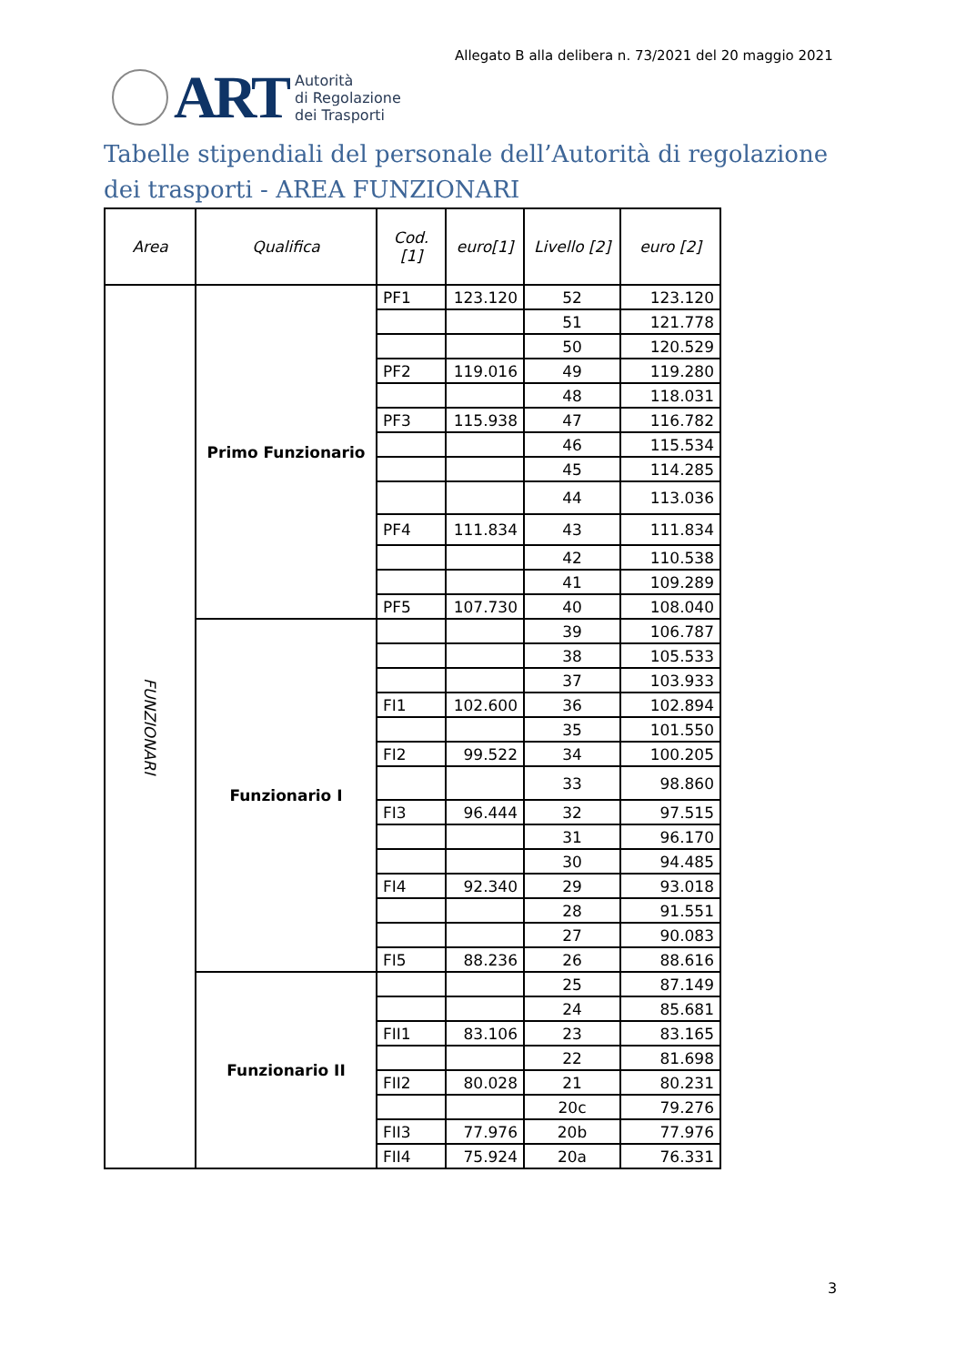Allegato B alla delibera n. 73/2021 del 20 maggio 2021
ART
Autorità
di Regolazione
dei Trasporti
Tabelle stipendiali del personale dell’Autorità di regolazione dei trasporti - AREA FUNZIONARI
| Area | Qualifica | Cod. [1] | euro[1] | Livello [2] | euro [2] |
| --- | --- | --- | --- | --- | --- |
| FUNZIONARI | Primo Funzionario | PF1 | 123.120 | 52 | 123.120 |
| | | | | 51 | 121.778 |
| | | | | 50 | 120.529 |
| | | PF2 | 119.016 | 49 | 119.280 |
| | | | | 48 | 118.031 |
| | | PF3 | 115.938 | 47 | 116.782 |
| | | | | 46 | 115.534 |
| | | | | 45 | 114.285 |
| | | | | 44 | 113.036 |
| | | PF4 | 111.834 | 43 | 111.834 |
| | | | | 42 | 110.538 |
| | | | | 41 | 109.289 |
| | | PF5 | 107.730 | 40 | 108.040 |
| | Funzionario I | | | 39 | 106.787 |
| | | | | 38 | 105.533 |
| | | | | 37 | 103.933 |
| | | FI1 | 102.600 | 36 | 102.894 |
| | | | | 35 | 101.550 |
| | | FI2 | 99.522 | 34 | 100.205 |
| | | | | 33 | 98.860 |
| | | FI3 | 96.444 | 32 | 97.515 |
| | | | | 31 | 96.170 |
| | | | | 30 | 94.485 |
| | | FI4 | 92.340 | 29 | 93.018 |
| | | | | 28 | 91.551 |
| | | | | 27 | 90.083 |
| | | FI5 | 88.236 | 26 | 88.616 |
| | Funzionario II | | | 25 | 87.149 |
| | | | | 24 | 85.681 |
| | | FII1 | 83.106 | 23 | 83.165 |
| | | | | 22 | 81.698 |
| | | FII2 | 80.028 | 21 | 80.231 |
| | | | | 20c | 79.276 |
| | | FII3 | 77.976 | 20b | 77.976 |
| | | FII4 | 75.924 | 20a | 76.331 |
3